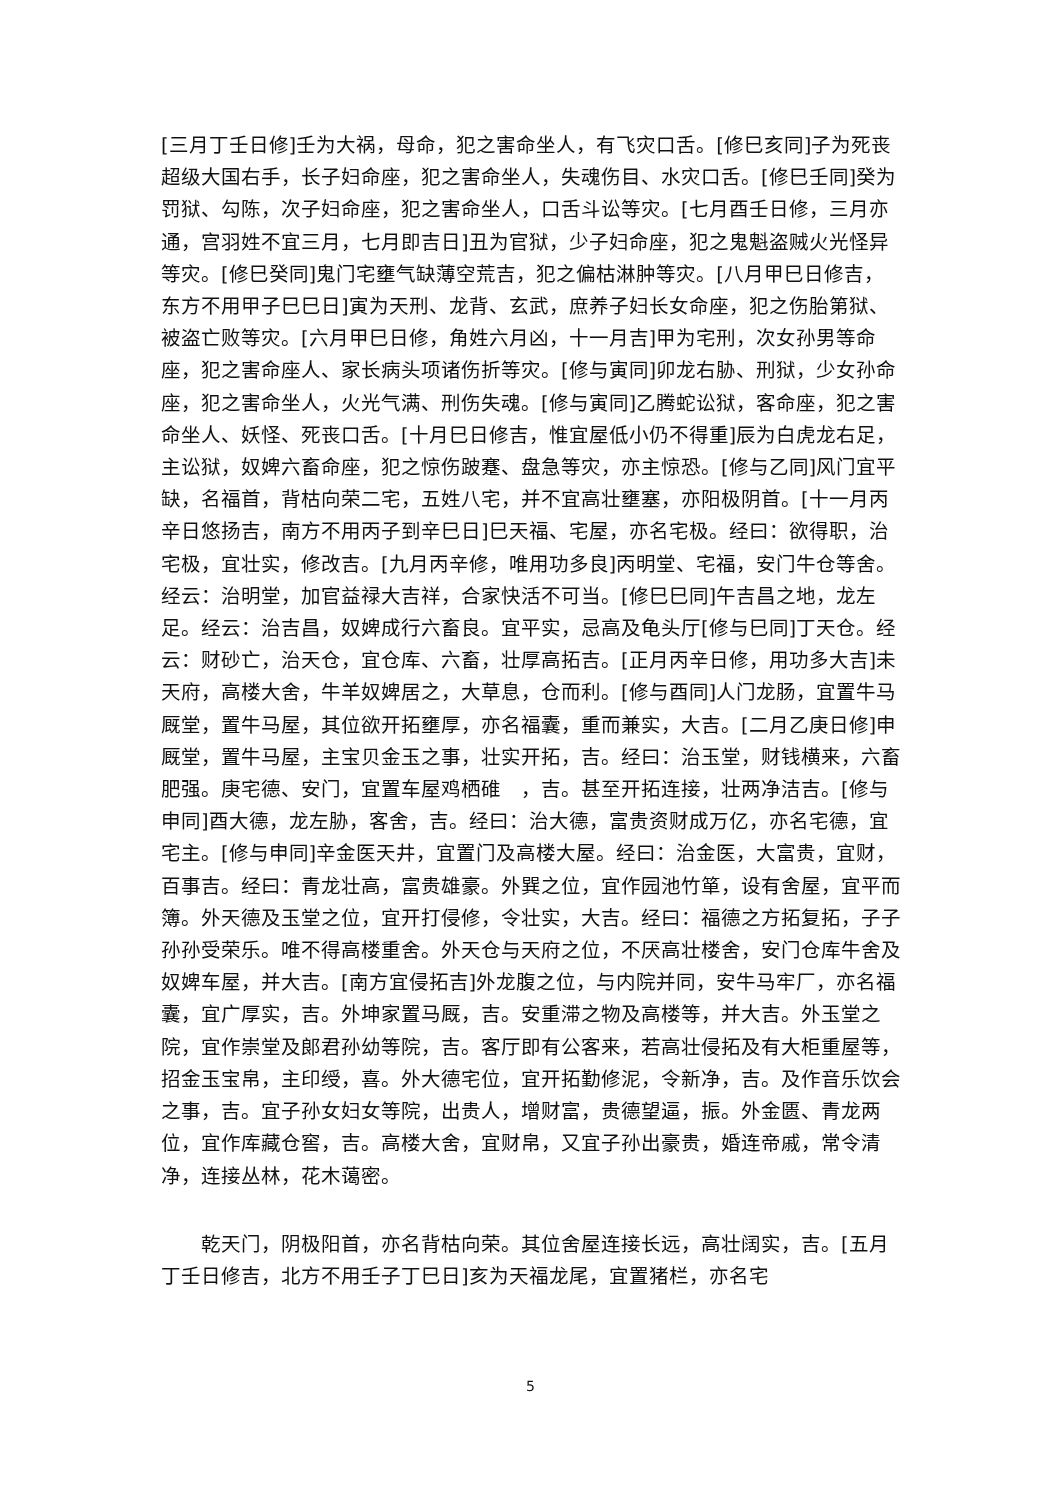[三月丁壬日修]壬为大祸，母命，犯之害命坐人，有飞灾口舌。[修巳亥同]子为死丧超级大国右手，长子妇命座，犯之害命坐人，失魂伤目、水灾口舌。[修巳壬同]癸为罚狱、勾陈，次子妇命座，犯之害命坐人，口舌斗讼等灾。[七月酉壬日修，三月亦通，宫羽姓不宜三月，七月即吉日]丑为官狱，少子妇命座，犯之鬼魁盗贼火光怪异等灾。[修巳癸同]鬼门宅壅气缺薄空荒吉，犯之偏枯淋肿等灾。[八月甲巳日修吉，东方不用甲子巳巳日]寅为天刑、龙背、玄武，庶养子妇长女命座，犯之伤胎第狱、被盗亡败等灾。[六月甲巳日修，角姓六月凶，十一月吉]甲为宅刑，次女孙男等命座，犯之害命座人、家长病头项诸伤折等灾。[修与寅同]卯龙右胁、刑狱，少女孙命座，犯之害命坐人，火光气满、刑伤失魂。[修与寅同]乙腾蛇讼狱，客命座，犯之害命坐人、妖怪、死丧口舌。[十月巳日修吉，惟宜屋低小仍不得重]辰为白虎龙右足，主讼狱，奴婢六畜命座，犯之惊伤跛蹇、盘急等灾，亦主惊恐。[修与乙同]风门宜平缺，名福首，背枯向荣二宅，五姓八宅，并不宜高壮壅塞，亦阳极阴首。[十一月丙辛日悠扬吉，南方不用丙子到辛巳日]巳天福、宅屋，亦名宅极。经曰：欲得职，治宅极，宜壮实，修改吉。[九月丙辛修，唯用功多良]丙明堂、宅福，安门牛仓等舍。经云：治明堂，加官益禄大吉祥，合家快活不可当。[修巳巳同]午吉昌之地，龙左足。经云：治吉昌，奴婢成行六畜良。宜平实，忌高及龟头厅[修与巳同]丁天仓。经云：财砂亡，治天仓，宜仓库、六畜，壮厚高拓吉。[正月丙辛日修，用功多大吉]未天府，高楼大舍，牛羊奴婢居之，大草息，仓而利。[修与酉同]人门龙肠，宜置牛马厩堂，置牛马屋，其位欲开拓壅厚，亦名福囊，重而兼实，大吉。[二月乙庚日修]申厩堂，置牛马屋，主宝贝金玉之事，壮实开拓，吉。经曰：治玉堂，财钱横来，六畜肥强。庚宅德、安门，宜置车屋鸡栖碓　，吉。甚至开拓连接，壮两净洁吉。[修与申同]酉大德，龙左胁，客舍，吉。经曰：治大德，富贵资财成万亿，亦名宅德，宜宅主。[修与申同]辛金医天井，宜置门及高楼大屋。经曰：治金医，大富贵，宜财，百事吉。经曰：青龙壮高，富贵雄豪。外巽之位，宜作园池竹箪，设有舍屋，宜平而簿。外天德及玉堂之位，宜开打侵修，令壮实，大吉。经曰：福德之方拓复拓，子子孙孙受荣乐。唯不得高楼重舍。外天仓与天府之位，不厌高壮楼舍，安门仓库牛舍及奴婢车屋，并大吉。[南方宜侵拓吉]外龙腹之位，与内院并同，安牛马牢厂，亦名福囊，宜广厚实，吉。外坤家置马厩，吉。安重滞之物及高楼等，并大吉。外玉堂之院，宜作崇堂及郎君孙幼等院，吉。客厅即有公客来，若高壮侵拓及有大柜重屋等，招金玉宝帛，主印绶，喜。外大德宅位，宜开拓勤修泥，令新净，吉。及作音乐饮会之事，吉。宜子孙女妇女等院，出贵人，增财富，贵德望逼，振。外金匮、青龙两位，宜作库藏仓窖，吉。高楼大舍，宜财帛，又宜子孙出豪贵，婚连帝戚，常令清净，连接丛林，花木蔼密。
乾天门，阴极阳首，亦名背枯向荣。其位舍屋连接长远，高壮阔实，吉。[五月丁壬日修吉，北方不用壬子丁巳日]亥为天福龙尾，宜置猪栏，亦名宅
5